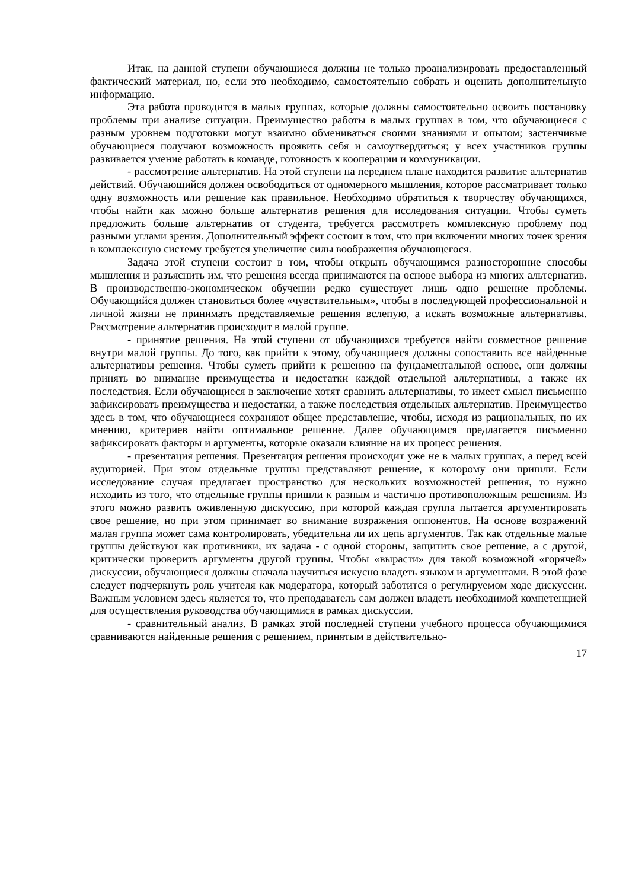Итак, на данной ступени обучающиеся должны не только проанализировать предоставленный фактический материал, но, если это необходимо, самостоятельно собрать и оценить дополнительную информацию.
Эта работа проводится в малых группах, которые должны самостоятельно освоить постановку проблемы при анализе ситуации. Преимущество работы в малых группах в том, что обучающиеся с разным уровнем подготовки могут взаимно обмениваться своими знаниями и опытом; застенчивые обучающиеся получают возможность проявить себя и самоутвердиться; у всех участников группы развивается умение работать в команде, готовность к кооперации и коммуникации.
- рассмотрение альтернатив. На этой ступени на переднем плане находится развитие альтернатив действий. Обучающийся должен освободиться от одномерного мышления, которое рассматривает только одну возможность или решение как правильное. Необходимо обратиться к творчеству обучающихся, чтобы найти как можно больше альтернатив решения для исследования ситуации. Чтобы суметь предложить больше альтернатив от студента, требуется рассмотреть комплексную проблему под разными углами зрения. Дополнительный эффект состоит в том, что при включении многих точек зрения в комплексную систему требуется увеличение силы воображения обучающегося.
Задача этой ступени состоит в том, чтобы открыть обучающимся разносторонние способы мышления и разъяснить им, что решения всегда принимаются на основе выбора из многих альтернатив. В производственно-экономическом обучении редко существует лишь одно решение проблемы. Обучающийся должен становиться более «чувствительным», чтобы в последующей профессиональной и личной жизни не принимать представляемые решения вслепую, а искать возможные альтернативы. Рассмотрение альтернатив происходит в малой группе.
- принятие решения. На этой ступени от обучающихся требуется найти совместное решение внутри малой группы. До того, как прийти к этому, обучающиеся должны сопоставить все найденные альтернативы решения. Чтобы суметь прийти к решению на фундаментальной основе, они должны принять во внимание преимущества и недостатки каждой отдельной альтернативы, а также их последствия. Если обучающиеся в заключение хотят сравнить альтернативы, то имеет смысл письменно зафиксировать преимущества и недостатки, а также последствия отдельных альтернатив. Преимущество здесь в том, что обучающиеся сохраняют общее представление, чтобы, исходя из рациональных, по их мнению, критериев найти оптимальное решение. Далее обучающимся предлагается письменно зафиксировать факторы и аргументы, которые оказали влияние на их процесс решения.
- презентация решения. Презентация решения происходит уже не в малых группах, а перед всей аудиторией. При этом отдельные группы представляют решение, к которому они пришли. Если исследование случая предлагает пространство для нескольких возможностей решения, то нужно исходить из того, что отдельные группы пришли к разным и частично противоположным решениям. Из этого можно развить оживленную дискуссию, при которой каждая группа пытается аргументировать свое решение, но при этом принимает во внимание возражения оппонентов. На основе возражений малая группа может сама контролировать, убедительна ли их цепь аргументов. Так как отдельные малые группы действуют как противники, их задача - с одной стороны, защитить свое решение, а с другой, критически проверить аргументы другой группы. Чтобы «вырасти» для такой возможной «горячей» дискуссии, обучающиеся должны сначала научиться искусно владеть языком и аргументами. В этой фазе следует подчеркнуть роль учителя как модератора, который заботится о регулируемом ходе дискуссии. Важным условием здесь является то, что преподаватель сам должен владеть необходимой компетенцией для осуществления руководства обучающимися в рамках дискуссии.
- сравнительный анализ. В рамках этой последней ступени учебного процесса обучающимися сравниваются найденные решения с решением, принятым в действительно-
17